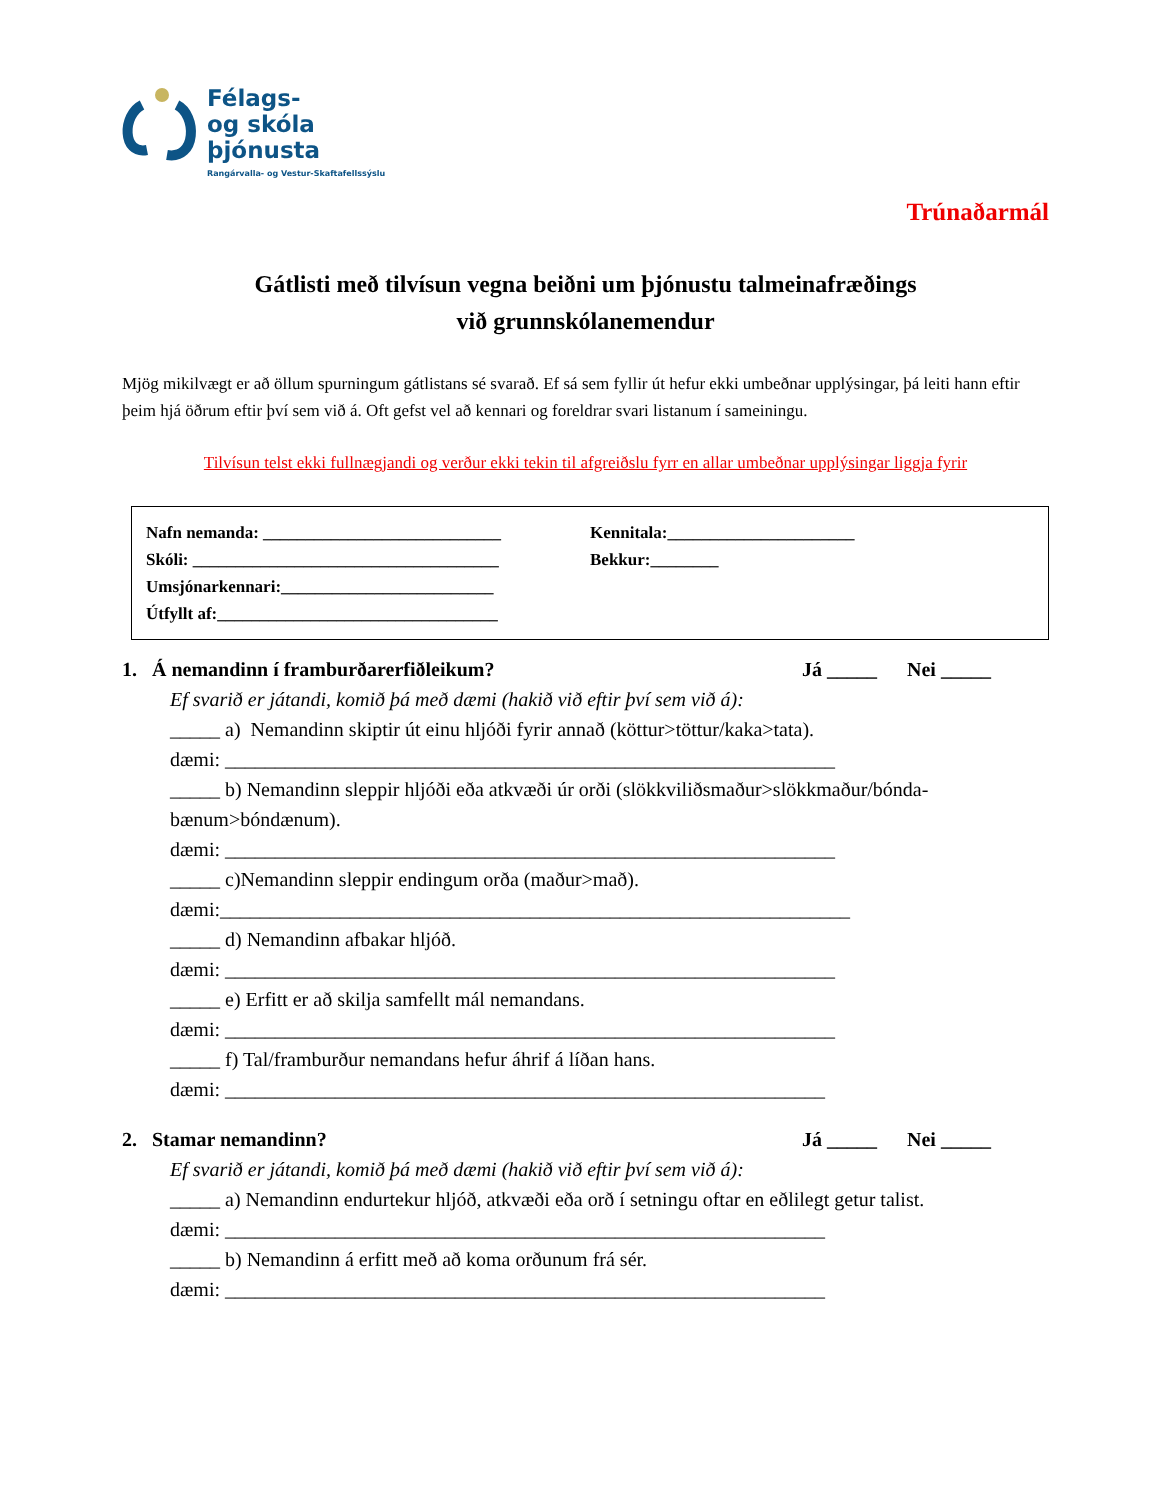Félags-
og skóla
þjónusta
Rangárvalla- og Vestur-Skaftafellssýslu
Trúnaðarmál
Gátlisti með tilvísun vegna beiðni um þjónustu talmeinafræðings
við grunnskólanemendur
Mjög mikilvægt er að öllum spurningum gátlistans sé svarað. Ef sá sem fyllir út hefur ekki umbeðnar upplýsingar, þá leiti hann eftir þeim hjá öðrum eftir því sem við á. Oft gefst vel að kennari og foreldrar svari listanum í sameiningu.
Tilvísun telst ekki fullnægjandi og verður ekki tekin til afgreiðslu fyrr en allar umbeðnar upplýsingar liggja fyrir
Nafn nemanda: ____________________________
Skóli: ____________________________________
Umsjónarkennari:_________________________
Útfyllt af:_________________________________
Kennitala:______________________
Bekkur:________
1. Á nemandinn í framburðarerfiðleikum? Já _____ Nei _____
Ef svarið er játandi, komið þá með dæmi (hakið við eftir því sem við á):
_____ a) Nemandinn skiptir út einu hljóði fyrir annað (köttur>töttur/kaka>tata).
dæmi: _____________________________________________________________
_____ b) Nemandinn sleppir hljóði eða atkvæði úr orði (slökkviliðsmaður>slökkmaður/bónda-bænum>bóndænum).
dæmi: _____________________________________________________________
_____ c)Nemandinn sleppir endingum orða (maður>mað).
dæmi:_______________________________________________________________
_____ d) Nemandinn afbakar hljóð.
dæmi: _____________________________________________________________
_____ e) Erfitt er að skilja samfellt mál nemandans.
dæmi: _____________________________________________________________
_____ f) Tal/framburður nemandans hefur áhrif á líðan hans.
dæmi: ____________________________________________________________
2. Stamar nemandinn? Já _____ Nei _____
Ef svarið er játandi, komið þá með dæmi (hakið við eftir því sem við á):
_____ a) Nemandinn endurtekur hljóð, atkvæði eða orð í setningu oftar en eðlilegt getur talist.
dæmi: ____________________________________________________________
_____ b) Nemandinn á erfitt með að koma orðunum frá sér.
dæmi: ____________________________________________________________